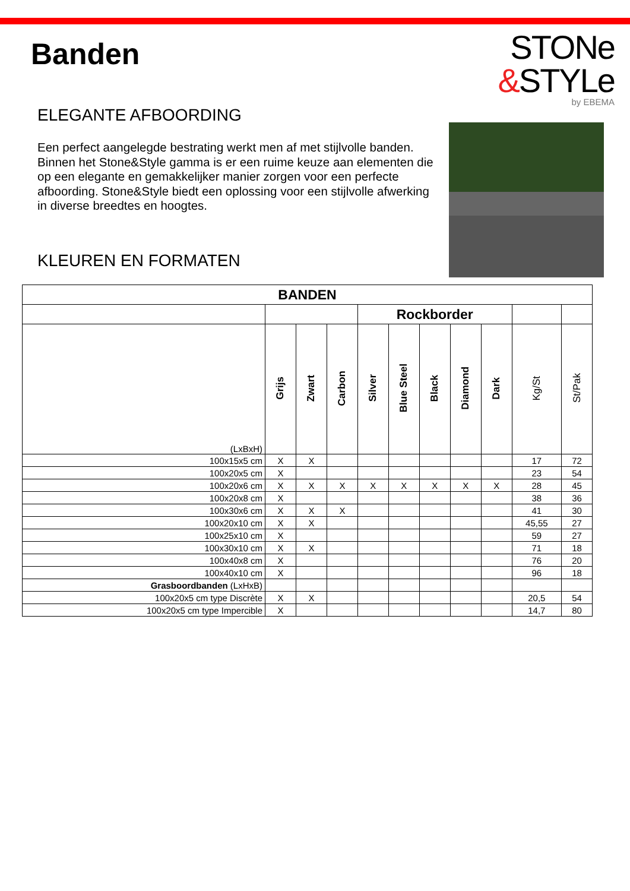Banden
STONe
&STYLe
by EBEMA
ELEGANTE AFBOORDING
Een perfect aangelegde bestrating werkt men af met stijlvolle banden. Binnen het Stone&Style gamma is er een ruime keuze aan elementen die op een elegante en gemakkelijker manier zorgen voor een perfecte afboording. Stone&Style biedt een oplossing voor een stijlvolle afwerking in diverse breedtes en hoogtes.
KLEUREN EN FORMATEN
| BANDEN | | | | | | | | | | |
| --- | --- | --- | --- | --- | --- | --- | --- | --- | --- | --- |
| | | | | Rockborder | | | | | | |
| (LxBxH) | Grijs | Zwart | Carbon | Silver | Blue Steel | Black | Diamond | Dark | Kg/St | St/Pak |
| 100x15x5 cm | X | X | | | | | | | 17 | 72 |
| 100x20x5 cm | X | | | | | | | | 23 | 54 |
| 100x20x6 cm | X | X | X | X | X | X | X | X | 28 | 45 |
| 100x20x8 cm | X | | | | | | | | 38 | 36 |
| 100x30x6 cm | X | X | X | | | | | | 41 | 30 |
| 100x20x10 cm | X | X | | | | | | | 45,55 | 27 |
| 100x25x10 cm | X | | | | | | | | 59 | 27 |
| 100x30x10 cm | X | X | | | | | | | 71 | 18 |
| 100x40x8 cm | X | | | | | | | | 76 | 20 |
| 100x40x10 cm | X | | | | | | | | 96 | 18 |
| Grasboordbanden (LxHxB) | | | | | | | | | | |
| 100x20x5 cm type Discrète | X | X | | | | | | | 20,5 | 54 |
| 100x20x5 cm type Impercible | X | | | | | | | | 14,7 | 80 |